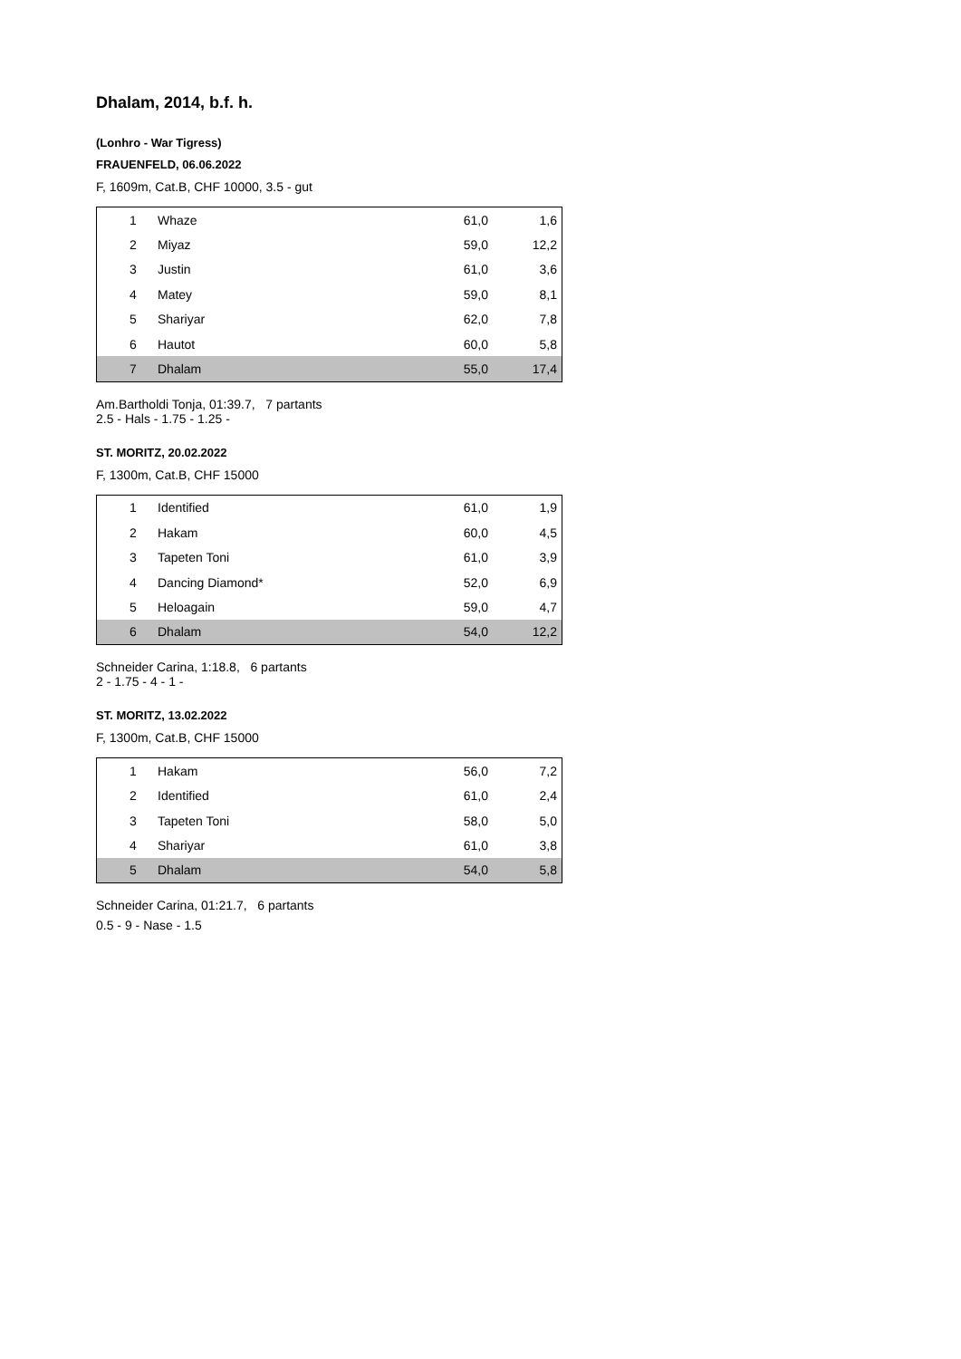Dhalam, 2014, b.f. h.
(Lonhro - War Tigress)
FRAUENFELD, 06.06.2022
F, 1609m, Cat.B, CHF 10000, 3.5 - gut
| 1 | Whaze | 61,0 | 1,6 |
| 2 | Miyaz | 59,0 | 12,2 |
| 3 | Justin | 61,0 | 3,6 |
| 4 | Matey | 59,0 | 8,1 |
| 5 | Shariyar | 62,0 | 7,8 |
| 6 | Hautot | 60,0 | 5,8 |
| 7 | Dhalam | 55,0 | 17,4 |
Am.Bartholdi Tonja, 01:39.7, 7 partants
2.5 - Hals - 1.75 - 1.25 -
ST. MORITZ, 20.02.2022
F, 1300m, Cat.B, CHF 15000
| 1 | Identified | 61,0 | 1,9 |
| 2 | Hakam | 60,0 | 4,5 |
| 3 | Tapeten Toni | 61,0 | 3,9 |
| 4 | Dancing Diamond* | 52,0 | 6,9 |
| 5 | Heloagain | 59,0 | 4,7 |
| 6 | Dhalam | 54,0 | 12,2 |
Schneider Carina, 1:18.8, 6 partants
2 - 1.75 - 4 - 1 -
ST. MORITZ, 13.02.2022
F, 1300m, Cat.B, CHF 15000
| 1 | Hakam | 56,0 | 7,2 |
| 2 | Identified | 61,0 | 2,4 |
| 3 | Tapeten Toni | 58,0 | 5,0 |
| 4 | Shariyar | 61,0 | 3,8 |
| 5 | Dhalam | 54,0 | 5,8 |
Schneider Carina, 01:21.7, 6 partants
0.5 - 9 - Nase - 1.5